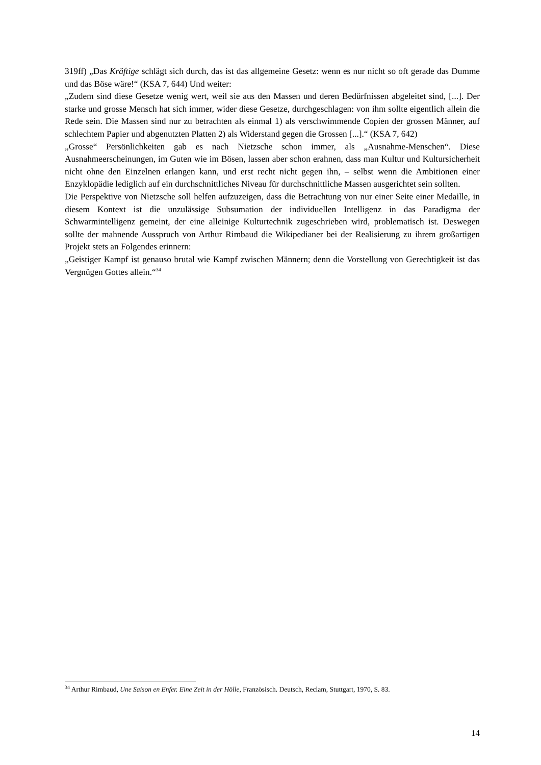319ff) „Das Kräftige schlägt sich durch, das ist das allgemeine Gesetz: wenn es nur nicht so oft gerade das Dumme und das Böse wäre!“ (KSA 7, 644) Und weiter:
„Zudem sind diese Gesetze wenig wert, weil sie aus den Massen und deren Bedürfnissen abgeleitet sind, [...]. Der starke und grosse Mensch hat sich immer, wider diese Gesetze, durchgeschlagen: von ihm sollte eigentlich allein die Rede sein. Die Massen sind nur zu betrachten als einmal 1) als verschwimmende Copien der grossen Männer, auf schlechtem Papier und abgenutzten Platten 2) als Widerstand gegen die Grossen [...].“ (KSA 7, 642)
„Grosse“ Persönlichkeiten gab es nach Nietzsche schon immer, als „Ausnahme-Menschen“. Diese Ausnahmeerscheinungen, im Guten wie im Bösen, lassen aber schon erahnen, dass man Kultur und Kultursicherheit nicht ohne den Einzelnen erlangen kann, und erst recht nicht gegen ihn, – selbst wenn die Ambitionen einer Enzyklopädie lediglich auf ein durchschnittliches Niveau für durchschnittliche Massen ausgerichtet sein sollten.
Die Perspektive von Nietzsche soll helfen aufzuzeigen, dass die Betrachtung von nur einer Seite einer Medaille, in diesem Kontext ist die unzulässige Subsumation der individuellen Intelligenz in das Paradigma der Schwarmintelligenz gemeint, der eine alleinige Kulturtechnik zugeschrieben wird, problematisch ist. Deswegen sollte der mahnende Ausspruch von Arthur Rimbaud die Wikipedianer bei der Realisierung zu ihrem großartigen Projekt stets an Folgendes erinnern:
„Geistiger Kampf ist genauso brutal wie Kampf zwischen Männern; denn die Vorstellung von Gerechtigkeit ist das Vergnügen Gottes allein.“<sup>34</sup>
<sup>34</sup> Arthur Rimbaud, Une Saison en Enfer. Eine Zeit in der Hölle, Französisch. Deutsch, Reclam, Stuttgart, 1970, S. 83.
14